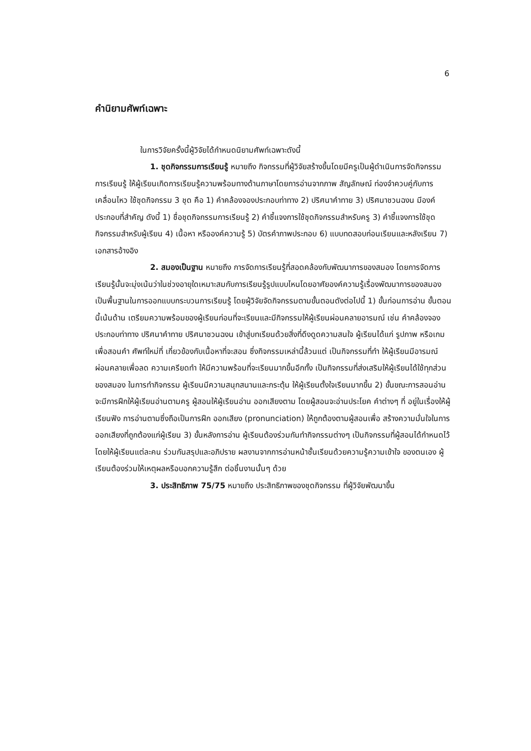6
คำนิยามศัพท์เฉพาะ
ในการวิจัยครั้งนี้ผู้วิจัยได้กำหนดนิยามศัพท์เฉพาะดังนี้
1. ชุดกิจกรรมการเรียนรู้ หมายถึง กิจกรรมที่ผู้วิจัยสร้างขึ้นโดยมีครูเป็นผู้ดำเนินการจัดกิจกรรม การเรียนรู้ ให้ผู้เรียนเกิดการเรียนรู้ความพร้อมทางด้านภาษาโดยการอ่านจากภาพ สัญลักษณ์ ท่องจำควบคู่กับการเคลื่อนไหว ใช้ชุดกิจกรรม 3 ชุด คือ 1) คำคล้องจองประกอบท่าทาง 2) ปริศนาคำทาย 3) ปริศนาชวนฉงน มีองค์ประกอบที่สำคัญ ดังนี้ 1) ชื่อชุดกิจกรรมการเรียนรู้ 2) คำชี้แจงการใช้ชุดกิจกรรมสำหรับครู 3) คำชี้แจงการใช้ชุดกิจกรรมสำหรับผู้เรียน 4) เนื้อหา หรือองค์ความรู้ 5) บัตรคำภาพประกอบ 6) แบบทดสอบก่อนเรียนและหลังเรียน 7) เอกสารอ้างอิง
2. สมองเป็นฐาน หมายถึง การจัดการเรียนรู้ที่สอดคล้องกับพัฒนาการของสมอง โดยการจัดการเรียนรู้นั้นจะมุ่งเน้นว่าในช่วงอายุใดเหมาะสมกับการเรียนรู้รูปแบบไหนโดยอาศัยองค์ความรู้เรื่องพัฒนาการของสมองเป็นพื้นฐานในการออกแบบกระบวนการเรียนรู้ โดยผู้วิจัยจัดกิจกรรมตามขั้นตอนดังต่อไปนี้ 1) ขั้นก่อนการอ่าน ขั้นตอนนี้เน้นด้าน เตรียมความพร้อมของผู้เรียนก่อนที่จะเรียนและมีกิจกรรมให้ผู้เรียนผ่อนคลายอารมณ์ เช่น คำคล้องจองประกอบท่าทาง ปริศนาคำทาย ปริศนาชวนฉงน เข้าสู่บทเรียนด้วยสิ่งที่ดึงดูดความสนใจ ผู้เรียนได้แก่ รูปภาพ หรือเกมเพื่อสอนคำ ศัพท์ใหม่ที่ เกี่ยวข้องกับเนื้อหาที่จะสอน ซึ่งกิจกรรมเหล่านี้ล้วนแต่ เป็นกิจกรรมที่ทำ ให้ผู้เรียนมีอารมณ์ผ่อนคลายเพื่อลด ความเครียดทำ ให้มีความพร้อมที่จะเรียนมากขึ้นอีกทั้ง เป็นกิจกรรมที่ส่งเสริมให้ผู้เรียนได้ใช้ทุกส่วนของสมอง ในการทำกิจกรรม ผู้เรียนมีความสนุกสนานและกระตุ้น ให้ผู้เรียนตั้งใจเรียนมากขึ้น 2) ขั้นขณะการสอนอ่าน จะมีการฝึกให้ผู้เรียนอ่านตามครู ผู้สอนให้ผู้เรียนอ่าน ออกเสียงตาม โดยผู้สอนจะอ่านประโยค คำต่างๆ ที่ อยู่ในเรื่องให้ผู้เรียนฟัง การอ่านตามซึ่งถือเป็นการฝึก ออกเสียง (pronunciation) ให้ถูกต้องตามผู้สอนเพื่อ สร้างความมั่นใจในการออกเสียงที่ถูกต้องแก่ผู้เรียน 3) ขั้นหลังการอ่าน ผู้เรียนต้องร่วมกันทำกิจกรรมต่างๆ เป็นกิจกรรมที่ผู้สอนได้กำหนดไว้โดยให้ผู้เรียนแต่ละคน ร่วมกันสรุปและอภิปราย ผลงานจากการอ่านหน้าชั้นเรียนด้วยความรู้ความเข้าใจ ของตนเอง ผู้เรียนต้องร่วมให้เหตุผลหรือบอกความรู้สึก ต่อชิ้นงานนั้นๆ ด้วย
3. ประสิทธิภาพ 75/75 หมายถึง ประสิทธิภาพของชุดกิจกรรม ที่ผู้วิจัยพัฒนาขึ้น